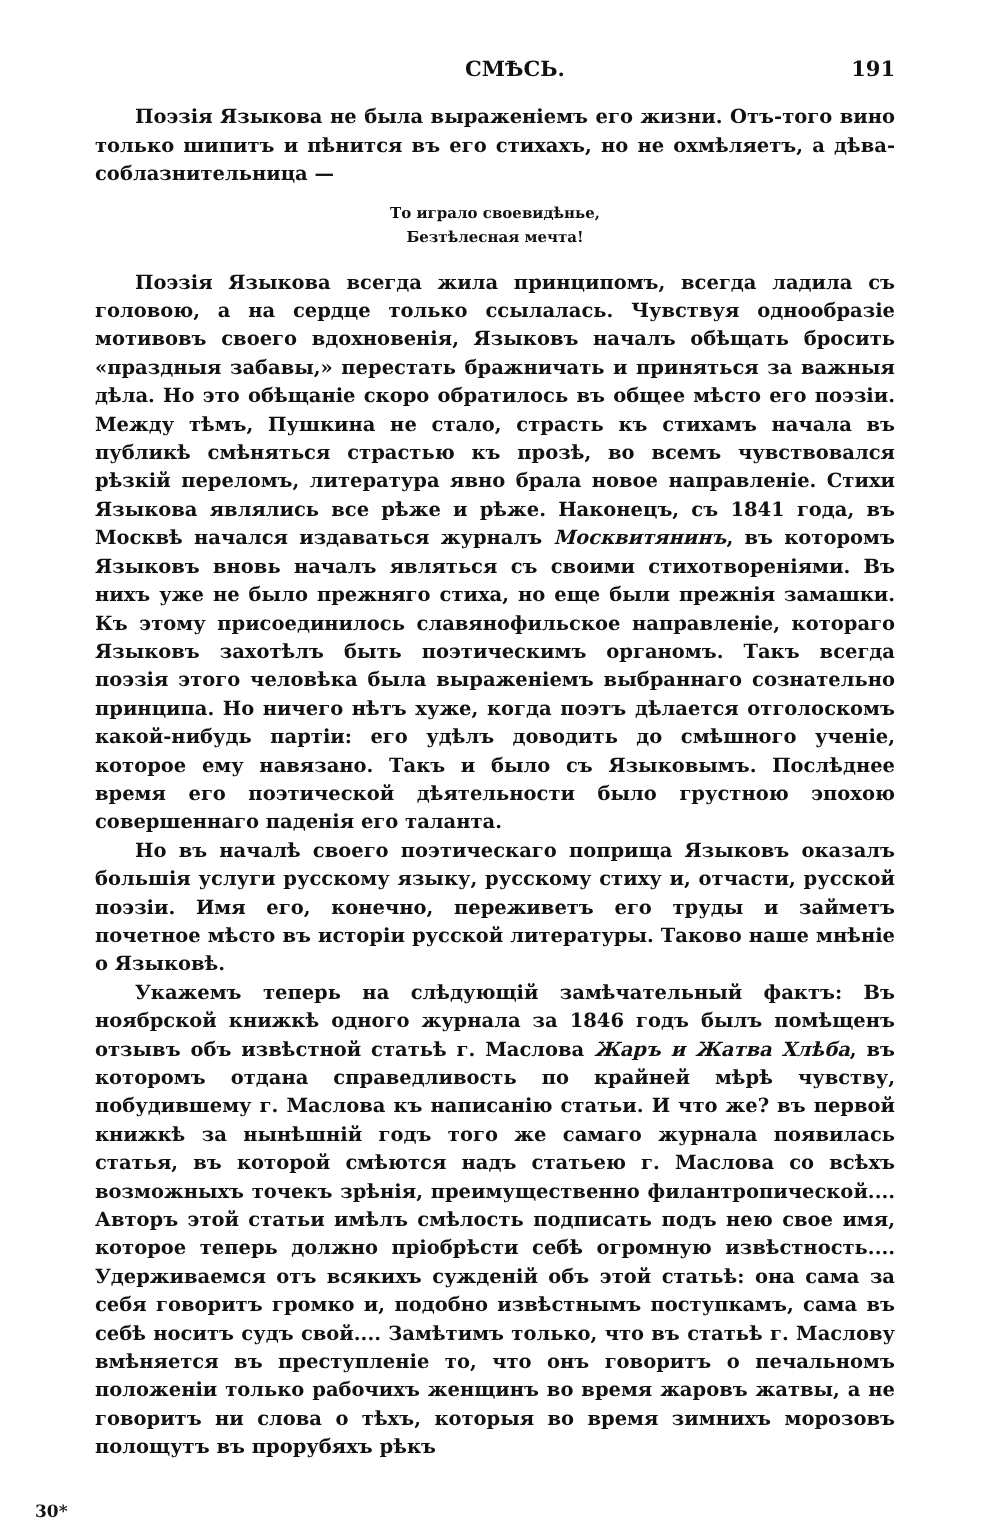СМѢСЬ. 191
Поэзія Языкова не была выраженіемъ его жизни. Отъ-того вино только шипитъ и пѣнится въ его стихахъ, но не охмѣляетъ, а дѣва-соблазнительница —
То играло своевидѣнье,
Безтѣлесная мечта!
Поэзія Языкова всегда жила принципомъ, всегда ладила съ головою, а на сердце только ссылалась. Чувствуя однообразіе мотивовъ своего вдохновенія, Языковъ началъ обѣщать бросить «праздныя забавы,» перестать бражничать и приняться за важныя дѣла. Но это обѣщаніе скоро обратилось въ общее мѣсто его поэзіи. Между тѣмъ, Пушкина не стало, страсть къ стихамъ начала въ публикѣ смѣняться страстью къ прозѣ, во всемъ чувствовался рѣзкій переломъ, литература явно брала новое направленіе. Стихи Языкова являлись все рѣже и рѣже. Наконецъ, съ 1841 года, въ Москвѣ начался издаваться журналъ Москвитянинъ, въ которомъ Языковъ вновь началъ являться съ своими стихотвореніями. Въ нихъ уже не было прежняго стиха, но еще были прежнія замашки. Къ этому присоединилось славянофильское направленіе, котораго Языковъ захотѣлъ быть поэтическимъ органомъ. Такъ всегда поэзія этого человѣка была выраженіемъ выбраннаго сознательно принципа. Но ничего нѣтъ хуже, когда поэтъ дѣлается отголоскомъ какой-нибудь партіи: его удѣлъ доводить до смѣшного ученіе, которое ему навязано. Такъ и было съ Языковымъ. Послѣднее время его поэтической дѣятельности было грустною эпохою совершеннаго паденія его таланта.
Но въ началѣ своего поэтическаго поприща Языковъ оказалъ большія услуги русскому языку, русскому стиху и, отчасти, русской поэзіи. Имя его, конечно, переживетъ его труды и займетъ почетное мѣсто въ исторіи русской литературы. Таково наше мнѣніе о Языковѣ.
Укажемъ теперь на слѣдующій замѣчательный фактъ: Въ ноябрской книжкѣ одного журнала за 1846 годъ былъ помѣщенъ отзывъ объ извѣстной статьѣ г. Маслова Жаръ и Жатва Хлѣба, въ которомъ отдана справедливость по крайней мѣрѣ чувству, побудившему г. Маслова къ написанію статьи. И что же? въ первой книжкѣ за нынѣшній годъ того же самаго журнала появилась статья, въ которой смѣются надъ статьею г. Маслова со всѣхъ возможныхъ точекъ зрѣнія, преимущественно филантропической.... Авторъ этой статьи имѣлъ смѣлость подписать подъ нею свое имя, которое теперь должно пріобрѣсти себѣ огромную извѣстность.... Удерживаемся отъ всякихъ сужденій объ этой статьѣ: она сама за себя говоритъ громко и, подобно извѣстнымъ поступкамъ, сама въ себѣ носитъ судъ свой.... Замѣтимъ только, что въ статьѣ г. Маслову вмѣняется въ преступленіе то, что онъ говоритъ о печальномъ положеніи только рабочихъ женщинъ во время жаровъ жатвы, а не говоритъ ни слова о тѣхъ, которыя во время зимнихъ морозовъ полощутъ въ прорубяхъ рѣкъ
30*